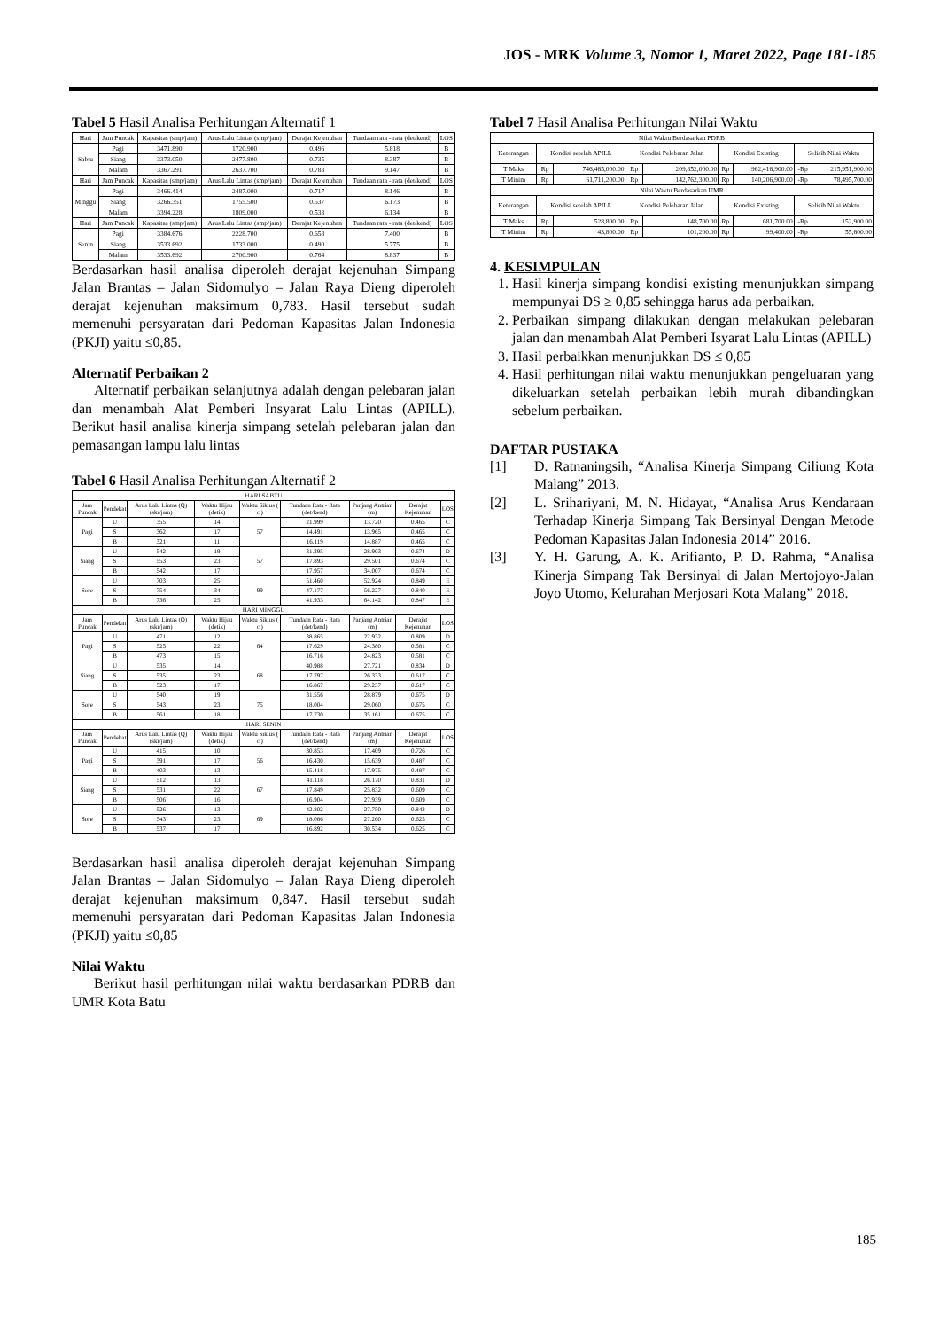JOS - MRK Volume 3, Nomor 1, Maret 2022, Page 181-185
Tabel 5 Hasil Analisa Perhitungan Alternatif 1
| Hari | Jam Puncak | Kapasitas (smp/jam) | Arus Lalu Lintas (smp/jam) | Derajat Kejenuhan | Tundaan rata - rata (det/kend) | LOS |
| --- | --- | --- | --- | --- | --- | --- |
| Sabtu | Pagi | 3471.890 | 1720.900 | 0.496 | 5.818 | B |
| | Siang | 3373.050 | 2477.800 | 0.735 | 8.387 | B |
| | Malam | 3367.291 | 2637.700 | 0.783 | 9.147 | B |
| Hari | Jam Puncak | Kapasitas (smp/jam) | Arus Lalu Lintas (smp/jam) | Derajat Kejenuhan | Tundaan rata - rata (det/kend) | LOS |
| Minggu | Pagi | 3466.414 | 2487.000 | 0.717 | 8.146 | B |
| | Siang | 3266.351 | 1755.500 | 0.537 | 6.173 | B |
| | Malam | 3394.228 | 1809.000 | 0.533 | 6.134 | B |
| Hari | Jam Puncak | Kapasitas (smp/jam) | Arus Lalu Lintas (smp/jam) | Derajat Kejenuhan | Tundaan rata - rata (det/kend) | LOS |
| Senin | Pagi | 3384.676 | 2228.700 | 0.658 | 7.400 | B |
| | Siang | 3533.692 | 1733.000 | 0.490 | 5.775 | B |
| | Malam | 3533.692 | 2700.900 | 0.764 | 8.837 | B |
Berdasarkan hasil analisa diperoleh derajat kejenuhan Simpang Jalan Brantas – Jalan Sidomulyo – Jalan Raya Dieng diperoleh derajat kejenuhan maksimum 0,783. Hasil tersebut sudah memenuhi persyaratan dari Pedoman Kapasitas Jalan Indonesia (PKJI) yaitu ≤0,85.
Alternatif Perbaikan 2
Alternatif perbaikan selanjutnya adalah dengan pelebaran jalan dan menambah Alat Pemberi Insyarat Lalu Lintas (APILL). Berikut hasil analisa kinerja simpang setelah pelebaran jalan dan pemasangan lampu lalu lintas
Tabel 6 Hasil Analisa Perhitungan Alternatif 2
| HARI SABTU | | | | | | | | |
| Jam Puncak | Pendekat | Arus Lalu Lintas (Q) (skr/jam) | Waktu Hijau (detik) | Waktu Siklus ( c ) | Tundaan Rata - Rata (det/kend) | Panjang Antrian (m) | Derajat Kejenuhan | LOS |
| Pagi | U | 355 | 14 | 57 | 21.999 | 13.720 | 0.465 | C |
| | S | 362 | 17 | | 14.491 | 13.965 | 0.465 | C |
| | B | 321 | 11 | | 16.119 | 14.887 | 0.465 | C |
| Siang | U | 542 | 19 | 57 | 31.395 | 28.903 | 0.674 | D |
| | S | 553 | 23 | | 17.893 | 29.501 | 0.674 | C |
| | B | 542 | 17 | | 17.957 | 34.007 | 0.674 | C |
| Sore | U | 703 | 25 | 99 | 51.460 | 52.924 | 0.849 | E |
| | S | 754 | 34 | | 47.177 | 56.227 | 0.840 | E |
| | B | 736 | 25 | | 41.933 | 64.142 | 0.847 | E |
| HARI MINGGU | | | | | | | | |
| Jam Puncak | Pendekat | Arus Lalu Lintas (Q) (skr/jam) | Waktu Hijau (detik) | Waktu Siklus ( c ) | Tundaan Rata - Rata (det/kend) | Panjang Antrian (m) | Derajat Kejenuhan | LOS |
| Pagi | U | 471 | 12 | 64 | 38.865 | 22.932 | 0.809 | D |
| | S | 525 | 22 | | 17.629 | 24.380 | 0.581 | C |
| | B | 473 | 15 | | 16.716 | 24.823 | 0.581 | C |
| Siang | U | 535 | 14 | 68 | 40.988 | 27.721 | 0.834 | D |
| | S | 535 | 23 | | 17.797 | 26.333 | 0.617 | C |
| | B | 523 | 17 | | 16.867 | 29.237 | 0.617 | C |
| Sore | U | 540 | 19 | 75 | 31.556 | 28.879 | 0.675 | D |
| | S | 543 | 23 | | 18.004 | 29.060 | 0.675 | C |
| | B | 561 | 18 | | 17.730 | 35.161 | 0.675 | C |
| HARI SENIN | | | | | | | | |
| Jam Puncak | Pendekat | Arus Lalu Lintas (Q) (skr/jam) | Waktu Hijau (detik) | Waktu Siklus ( c ) | Tundaan Rata - Rata (det/kend) | Panjang Antrian (m) | Derajat Kejenuhan | LOS |
| Pagi | U | 415 | 10 | 56 | 30.853 | 17.409 | 0.726 | C |
| | S | 391 | 17 | | 16.430 | 15.639 | 0.487 | C |
| | B | 403 | 13 | | 15.418 | 17.975 | 0.487 | C |
| Siang | U | 512 | 13 | 67 | 41.118 | 26.170 | 0.831 | D |
| | S | 531 | 22 | | 17.849 | 25.832 | 0.609 | C |
| | B | 506 | 16 | | 16.904 | 27.939 | 0.609 | C |
| Sore | U | 526 | 13 | 69 | 42.802 | 27.750 | 0.842 | D |
| | S | 543 | 23 | | 18.086 | 27.260 | 0.625 | C |
| | B | 537 | 17 | | 16.892 | 30.534 | 0.625 | C |
Berdasarkan hasil analisa diperoleh derajat kejenuhan Simpang Jalan Brantas – Jalan Sidomulyo – Jalan Raya Dieng diperoleh derajat kejenuhan maksimum 0,847. Hasil tersebut sudah memenuhi persyaratan dari Pedoman Kapasitas Jalan Indonesia (PKJI) yaitu ≤0,85
Nilai Waktu
Berikut hasil perhitungan nilai waktu berdasarkan PDRB dan UMR Kota Batu
Tabel 7 Hasil Analisa Perhitungan Nilai Waktu
| Nilai Waktu Berdasarkan PDRB | | | | | | | | |
| Keterangan | Kondisi setelah APILL | | Kondisi Pelebaran Jalan | | Kondisi Existing | | Selisih Nilai Waktu | |
| T Maks | Rp | 746,465,000.00 | Rp | 209,852,000.00 | Rp | 962,416,900.00 | -Rp | 215,951,900.00 |
| T Minim | Rp | 61,711,200.00 | Rp | 142,762,300.00 | Rp | 140,206,900.00 | -Rp | 78,495,700.00 |
| Nilai Waktu Berdasarkan UMR | | | | | | | | |
| Keterangan | Kondisi setelah APILL | | Kondisi Pelebaran Jalan | | Kondisi Existing | | Selisih Nilai Waktu | |
| T Maks | Rp | 528,800.00 | Rp | 148,700.00 | Rp | 681,700.00 | -Rp | 152,900.00 |
| T Minim | Rp | 43,800.00 | Rp | 101,200.00 | Rp | 99,400.00 | -Rp | 55,600.00 |
4. KESIMPULAN
1. Hasil kinerja simpang kondisi existing menunjukkan simpang mempunyai DS ≥ 0,85 sehingga harus ada perbaikan.
2. Perbaikan simpang dilakukan dengan melakukan pelebaran jalan dan menambah Alat Pemberi Isyarat Lalu Lintas (APILL)
3. Hasil perbaikkan menunjukkan DS ≤ 0,85
4. Hasil perhitungan nilai waktu menunjukkan pengeluaran yang dikeluarkan setelah perbaikan lebih murah dibandingkan sebelum perbaikan.
DAFTAR PUSTAKA
[1] D. Ratnaningsih, “Analisa Kinerja Simpang Ciliung Kota Malang” 2013.
[2] L. Srihariyani, M. N. Hidayat, “Analisa Arus Kendaraan Terhadap Kinerja Simpang Tak Bersinyal Dengan Metode Pedoman Kapasitas Jalan Indonesia 2014” 2016.
[3] Y. H. Garung, A. K. Arifianto, P. D. Rahma, “Analisa Kinerja Simpang Tak Bersinyal di Jalan Mertojoyo-Jalan Joyo Utomo, Kelurahan Merjosari Kota Malang” 2018.
185